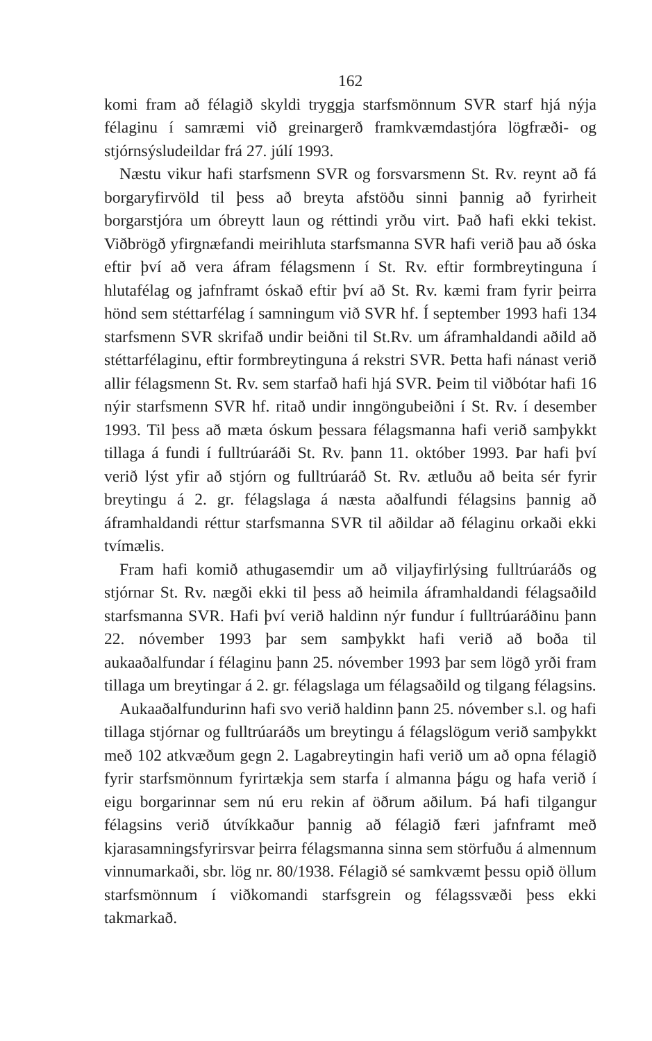162
komi fram að félagið skyldi tryggja starfsmönnum SVR starf hjá nýja félaginu í samræmi við greinargerð framkvæmdastjóra lögfræði- og stjórnsýsludeildar frá 27. júlí 1993.
Næstu vikur hafi starfsmenn SVR og forsvarsmenn St. Rv. reynt að fá borgaryfirvöld til þess að breyta afstöðu sinni þannig að fyrirheit borgarstjóra um óbreytt laun og réttindi yrðu virt. Það hafi ekki tekist. Viðbrögð yfirgnæfandi meirihluta starfsmanna SVR hafi verið þau að óska eftir því að vera áfram félagsmenn í St. Rv. eftir formbreytinguna í hlutafélag og jafnframt óskað eftir því að St. Rv. kæmi fram fyrir þeirra hönd sem stéttarfélag í samningum við SVR hf. Í september 1993 hafi 134 starfsmenn SVR skrifað undir beiðni til St.Rv. um áframhaldandi aðild að stéttarfélaginu, eftir formbreytinguna á rekstri SVR. Þetta hafi nánast verið allir félagsmenn St. Rv. sem starfað hafi hjá SVR. Þeim til viðbótar hafi 16 nýir starfsmenn SVR hf. ritað undir inngöngubeiðni í St. Rv. í desember 1993. Til þess að mæta óskum þessara félagsmanna hafi verið samþykkt tillaga á fundi í fulltrúaráði St. Rv. þann 11. október 1993. Þar hafi því verið lýst yfir að stjórn og fulltrúaráð St. Rv. ætluðu að beita sér fyrir breytingu á 2. gr. félagslaga á næsta aðalfundi félagsins þannig að áframhaldandi réttur starfsmanna SVR til aðildar að félaginu orkaði ekki tvímælis.
Fram hafi komið athugasemdir um að viljayfirlýsing fulltrúaráðs og stjórnar St. Rv. nægði ekki til þess að heimila áframhaldandi félagsaðild starfsmanna SVR. Hafi því verið haldinn nýr fundur í fulltrúaráðinu þann 22. nóvember 1993 þar sem samþykkt hafi verið að boða til aukaaðalfundar í félaginu þann 25. nóvember 1993 þar sem lögð yrði fram tillaga um breytingar á 2. gr. félagslaga um félagsaðild og tilgang félagsins.
Aukaaðalfundurinn hafi svo verið haldinn þann 25. nóvember s.l. og hafi tillaga stjórnar og fulltrúaráðs um breytingu á félagslögum verið samþykkt með 102 atkvæðum gegn 2. Lagabreytingin hafi verið um að opna félagið fyrir starfsmönnum fyrirtækja sem starfa í almanna þágu og hafa verið í eigu borgarinnar sem nú eru rekin af öðrum aðilum. Þá hafi tilgangur félagsins verið útvíkkaður þannig að félagið færi jafnframt með kjarasamningsfyrirsvar þeirra félagsmanna sinna sem störfuðu á almennum vinnumarkaði, sbr. lög nr. 80/1938. Félagið sé samkvæmt þessu opið öllum starfsmönnum í viðkomandi starfsgrein og félagssvæði þess ekki takmarkað.